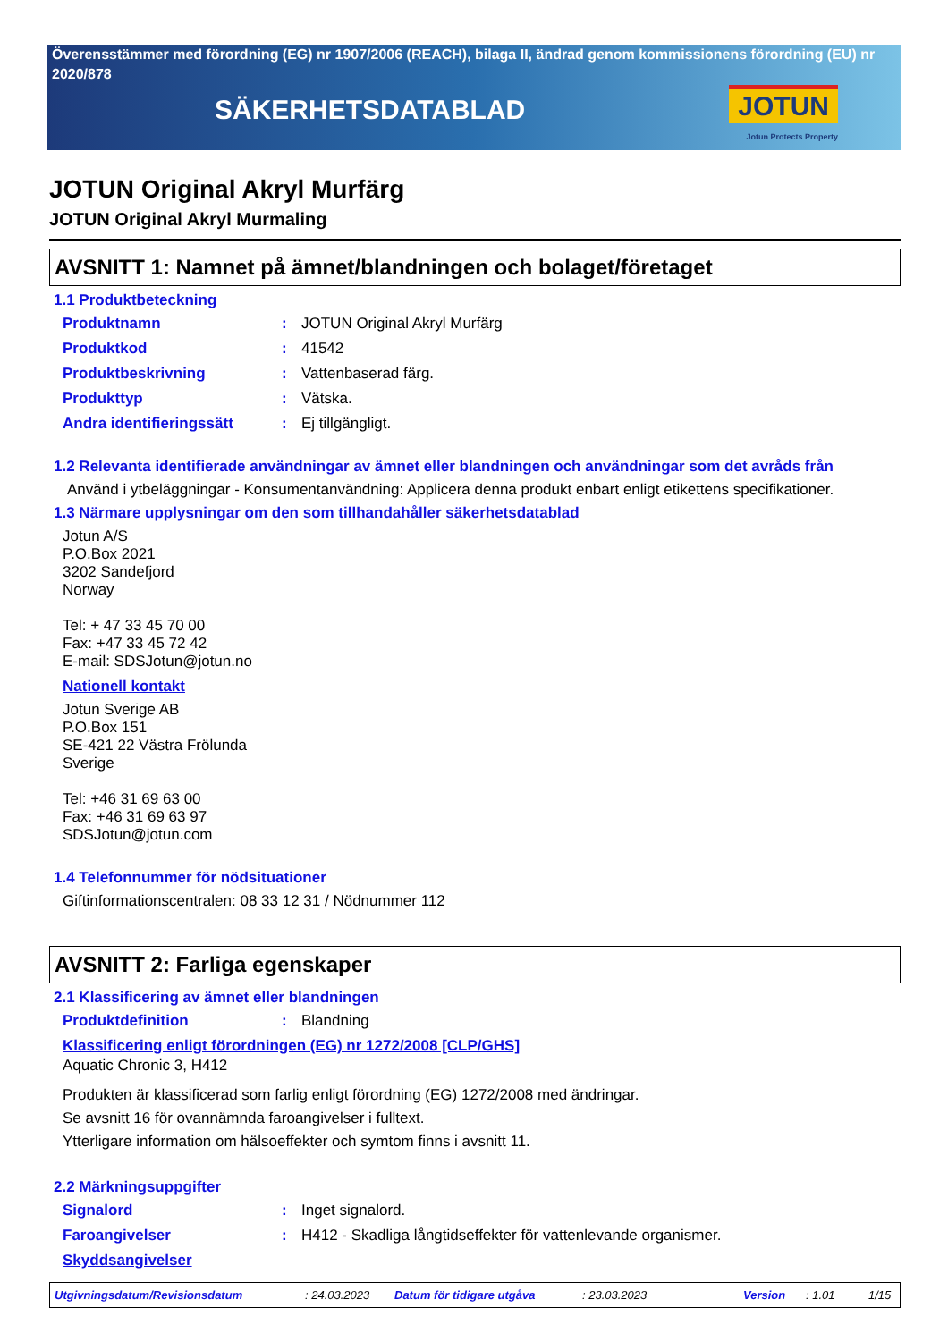Överensstämmer med förordning (EG) nr 1907/2006 (REACH), bilaga II, ändrad genom kommissionens förordning (EU) nr 2020/878
SÄKERHETSDATABLAD
JOTUN
Jotun Protects Property
JOTUN Original Akryl Murfärg
JOTUN Original Akryl Murmaling
AVSNITT 1: Namnet på ämnet/blandningen och bolaget/företaget
1.1 Produktbeteckning
Produktnamn: JOTUN Original Akryl Murfärg
Produktkod: 41542
Produktbeskrivning: Vattenbaserad färg.
Produkttyp: Vätska.
Andra identifieringssätt: Ej tillgängligt.
1.2 Relevanta identifierade användningar av ämnet eller blandningen och användningar som det avråds från
Använd i ytbeläggningar - Konsumentanvändning: Applicera denna produkt enbart enligt etikettens specifikationer.
1.3 Närmare upplysningar om den som tillhandahåller säkerhetsdatablad
Jotun A/S
P.O.Box 2021
3202 Sandefjord
Norway
Tel: + 47 33 45 70 00
Fax: +47 33 45 72 42
E-mail: SDSJotun@jotun.no
Nationell kontakt
Jotun Sverige AB
P.O.Box 151
SE-421 22 Västra Frölunda
Sverige
Tel: +46 31 69 63 00
Fax: +46 31 69 63 97
SDSJotun@jotun.com
1.4 Telefonnummer för nödsituationer
Giftinformationscentralen: 08 33 12 31 / Nödnummer 112
AVSNITT 2: Farliga egenskaper
2.1 Klassificering av ämnet eller blandningen
Produktdefinition: Blandning
Klassificering enligt förordningen (EG) nr 1272/2008 [CLP/GHS]
Aquatic Chronic 3, H412
Produkten är klassificerad som farlig enligt förordning (EG) 1272/2008 med ändringar.
Se avsnitt 16 för ovannämnda faroangivelser i fulltext.
Ytterligare information om hälsoeffekter och symtom finns i avsnitt 11.
2.2 Märkningsuppgifter
Signalord: Inget signalord.
Faroangivelser: H412 - Skadliga långtidseffekter för vattenlevande organismer.
Skyddsangivelser
Utgivningsdatum/Revisionsdatum: 24.03.2023 Datum för tidigare utgåva: 23.03.2023 Version: 1.01 1/15